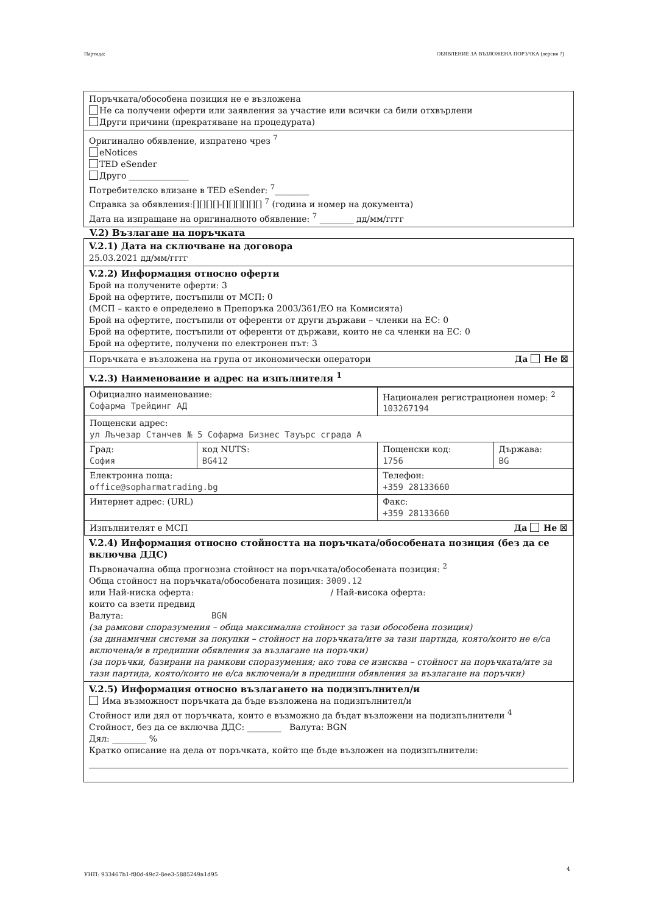Партида: ОБЯВЛЕНИЕ ЗА ВЪЗЛОЖЕНА ПОРЪЧКА (версия 7)
Поръчката/обособена позиция не е възложена
Не са получени оферти или заявления за участие или всички са били отхвърлени
Други причини (прекратяване на процедурата)
Оригинално обявление, изпратено чрез <sup>7</sup>
eNotices
TED eSender
Друго ______________
Потребителско влизане в TED eSender: <sup>7</sup>________
Справка за обявления:[][][][]-[][][][][][] <sup>7</sup> (година и номер на документа)
Дата на изпращане на оригиналното обявление: <sup>7</sup> ________ дд/мм/гггг
V.2) Възлагане на поръчката
V.2.1) Дата на сключване на договора
25.03.2021 дд/мм/гггг
V.2.2) Информация относно оферти
Брой на получените оферти: 3
Брой на офертите, постъпили от МСП: 0
(МСП – както е определено в Препоръка 2003/361/ЕО на Комисията)
Брой на офертите, постъпили от оференти от други държави – членки на ЕС: 0
Брой на офертите, постъпили от оференти от държави, които не са членки на ЕС: 0
Брой на офертите, получени по електронен път: 3
Поръчката е възложена на група от икономически оператори Да Не ☒
V.2.3) Наименование и адрес на изпълнителя <sup>1</sup>
| Официално наименование: Софарма Трейдинг АД | | Национален регистрационен номер: <sup>2</sup> 103267194 | |
| Пощенски адрес: ул Лъчезар Станчев № 5 Софарма Бизнес Тауърс сграда А | | | |
| Град: София | код NUTS: BG412 | Пощенски код: 1756 | Държава: BG |
| Електронна поща: office@sopharmatrading.bg | | Телефон: +359 28133660 | |
| Интернет адрес: (URL) | | Факс: +359 28133660 | |
| Изпълнителят е МСП Да Не ☒ | | | |
V.2.4) Информация относно стойността на поръчката/обособената позиция (без да се включва ДДС)
Първоначална обща прогнозна стойност на поръчката/обособената позиция: <sup>2</sup>
Обща стойност на поръчката/обособената позиция: 3009.12
или Най-ниска оферта: / Най-висока оферта:
които са взети предвид
Валута: BGN
(за рамкови споразумения – обща максимална стойност за тази обособена позиция)
(за динамични системи за покупки – стойност на поръчката/ите за тази партида, която/които не е/са включена/и в предишни обявления за възлагане на поръчки)
(за поръчки, базирани на рамкови споразумения; ако това се изисква – стойност на поръчката/ите за тази партида, която/които не е/са включена/и в предишни обявления за възлагане на поръчки)
V.2.5) Информация относно възлагането на подизпълнител/и
Има възможност поръчката да бъде възложена на подизпълнител/и
Стойност или дял от поръчката, които е възможно да бъдат възложени на подизпълнители <sup>4</sup>
Стойност, без да се включва ДДС: ________ Валута: BGN
Дял: ________ %
Кратко описание на дела от поръчката, който ще бъде възложен на подизпълнители:
УНП: 933467b1-f80d-49c2-8ee3-5885249a1d95
4